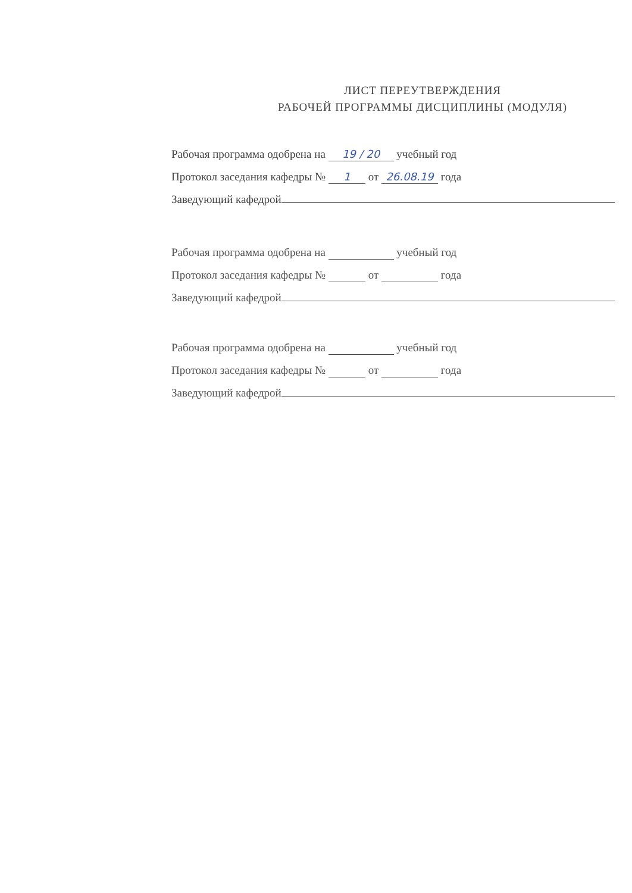ЛИСТ ПЕРЕУТВЕРЖДЕНИЯ
РАБОЧЕЙ ПРОГРАММЫ ДИСЦИПЛИНЫ (МОДУЛЯ)
Рабочая программа одобрена на 19 / 20 учебный год
Протокол заседания кафедры № 1 от 26.08.19 года
Заведующий кафедрой
Рабочая программа одобрена на учебный год
Протокол заседания кафедры № от года
Заведующий кафедрой
Рабочая программа одобрена на учебный год
Протокол заседания кафедры № от года
Заведующий кафедрой